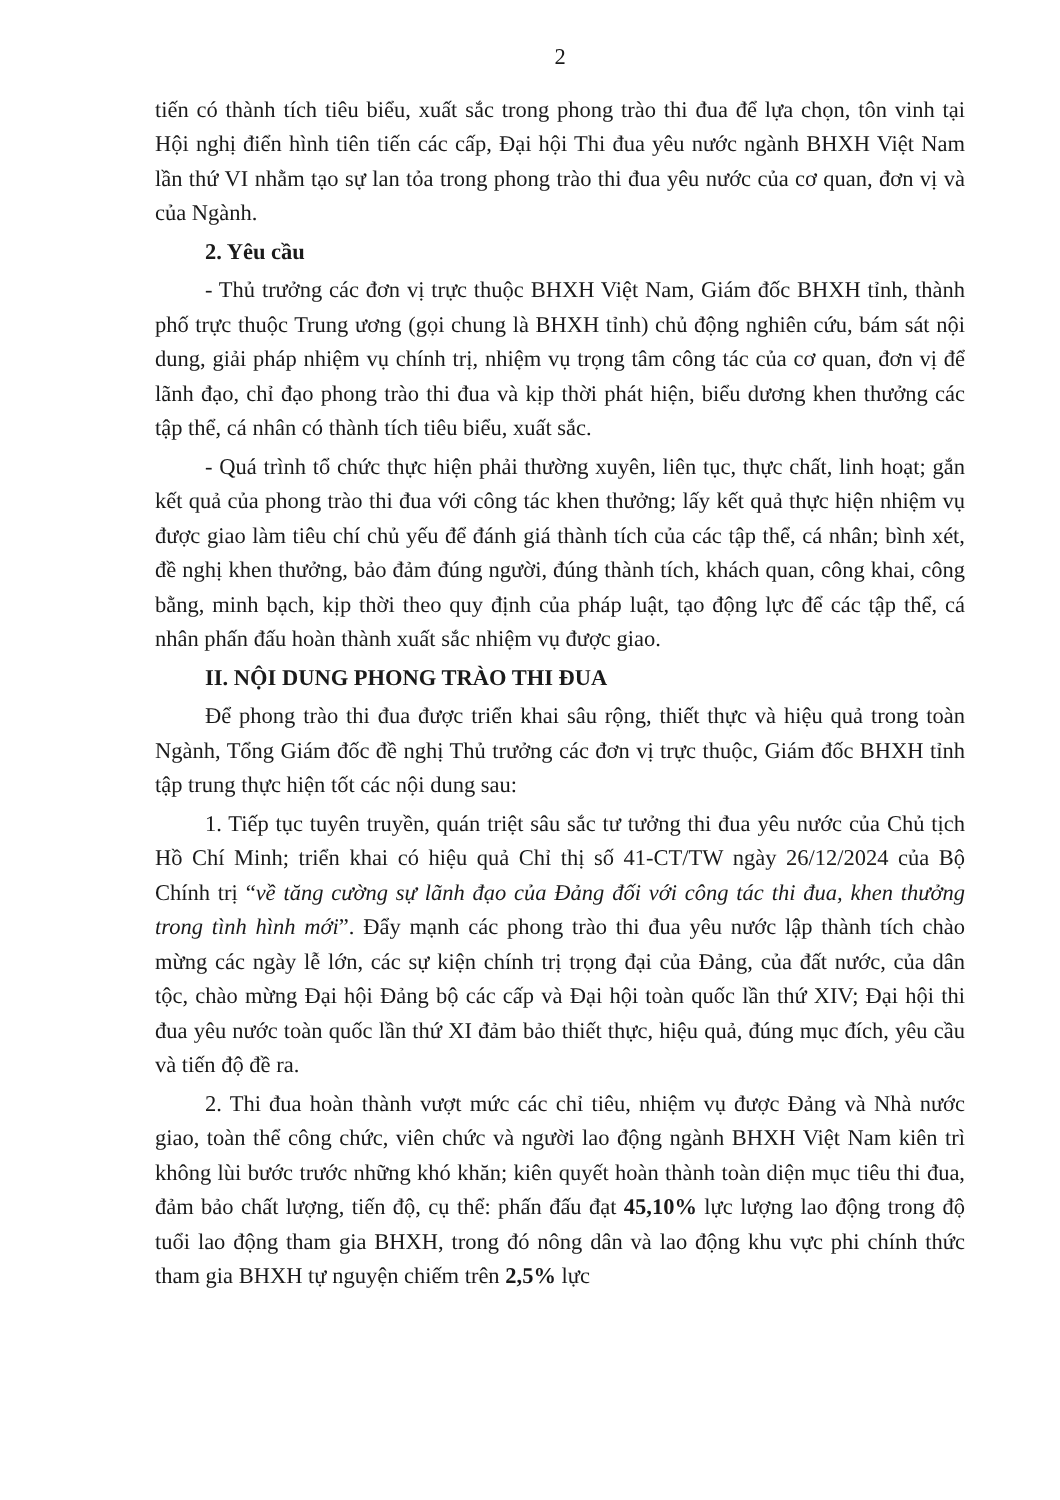2
tiến có thành tích tiêu biểu, xuất sắc trong phong trào thi đua để lựa chọn, tôn vinh tại Hội nghị điển hình tiên tiến các cấp, Đại hội Thi đua yêu nước ngành BHXH Việt Nam lần thứ VI nhằm tạo sự lan tỏa trong phong trào thi đua yêu nước của cơ quan, đơn vị và của Ngành.
2. Yêu cầu
- Thủ trưởng các đơn vị trực thuộc BHXH Việt Nam, Giám đốc BHXH tỉnh, thành phố trực thuộc Trung ương (gọi chung là BHXH tỉnh) chủ động nghiên cứu, bám sát nội dung, giải pháp nhiệm vụ chính trị, nhiệm vụ trọng tâm công tác của cơ quan, đơn vị để lãnh đạo, chỉ đạo phong trào thi đua và kịp thời phát hiện, biểu dương khen thưởng các tập thể, cá nhân có thành tích tiêu biểu, xuất sắc.
- Quá trình tổ chức thực hiện phải thường xuyên, liên tục, thực chất, linh hoạt; gắn kết quả của phong trào thi đua với công tác khen thưởng; lấy kết quả thực hiện nhiệm vụ được giao làm tiêu chí chủ yếu để đánh giá thành tích của các tập thể, cá nhân; bình xét, đề nghị khen thưởng, bảo đảm đúng người, đúng thành tích, khách quan, công khai, công bằng, minh bạch, kịp thời theo quy định của pháp luật, tạo động lực để các tập thể, cá nhân phấn đấu hoàn thành xuất sắc nhiệm vụ được giao.
II. NỘI DUNG PHONG TRÀO THI ĐUA
Để phong trào thi đua được triển khai sâu rộng, thiết thực và hiệu quả trong toàn Ngành, Tổng Giám đốc đề nghị Thủ trưởng các đơn vị trực thuộc, Giám đốc BHXH tỉnh tập trung thực hiện tốt các nội dung sau:
1. Tiếp tục tuyên truyền, quán triệt sâu sắc tư tưởng thi đua yêu nước của Chủ tịch Hồ Chí Minh; triển khai có hiệu quả Chỉ thị số 41-CT/TW ngày 26/12/2024 của Bộ Chính trị “về tăng cường sự lãnh đạo của Đảng đối với công tác thi đua, khen thưởng trong tình hình mới”. Đẩy mạnh các phong trào thi đua yêu nước lập thành tích chào mừng các ngày lễ lớn, các sự kiện chính trị trọng đại của Đảng, của đất nước, của dân tộc, chào mừng Đại hội Đảng bộ các cấp và Đại hội toàn quốc lần thứ XIV; Đại hội thi đua yêu nước toàn quốc lần thứ XI đảm bảo thiết thực, hiệu quả, đúng mục đích, yêu cầu và tiến độ đề ra.
2. Thi đua hoàn thành vượt mức các chỉ tiêu, nhiệm vụ được Đảng và Nhà nước giao, toàn thể công chức, viên chức và người lao động ngành BHXH Việt Nam kiên trì không lùi bước trước những khó khăn; kiên quyết hoàn thành toàn diện mục tiêu thi đua, đảm bảo chất lượng, tiến độ, cụ thể: phấn đấu đạt 45,10% lực lượng lao động trong độ tuổi lao động tham gia BHXH, trong đó nông dân và lao động khu vực phi chính thức tham gia BHXH tự nguyện chiếm trên 2,5% lực